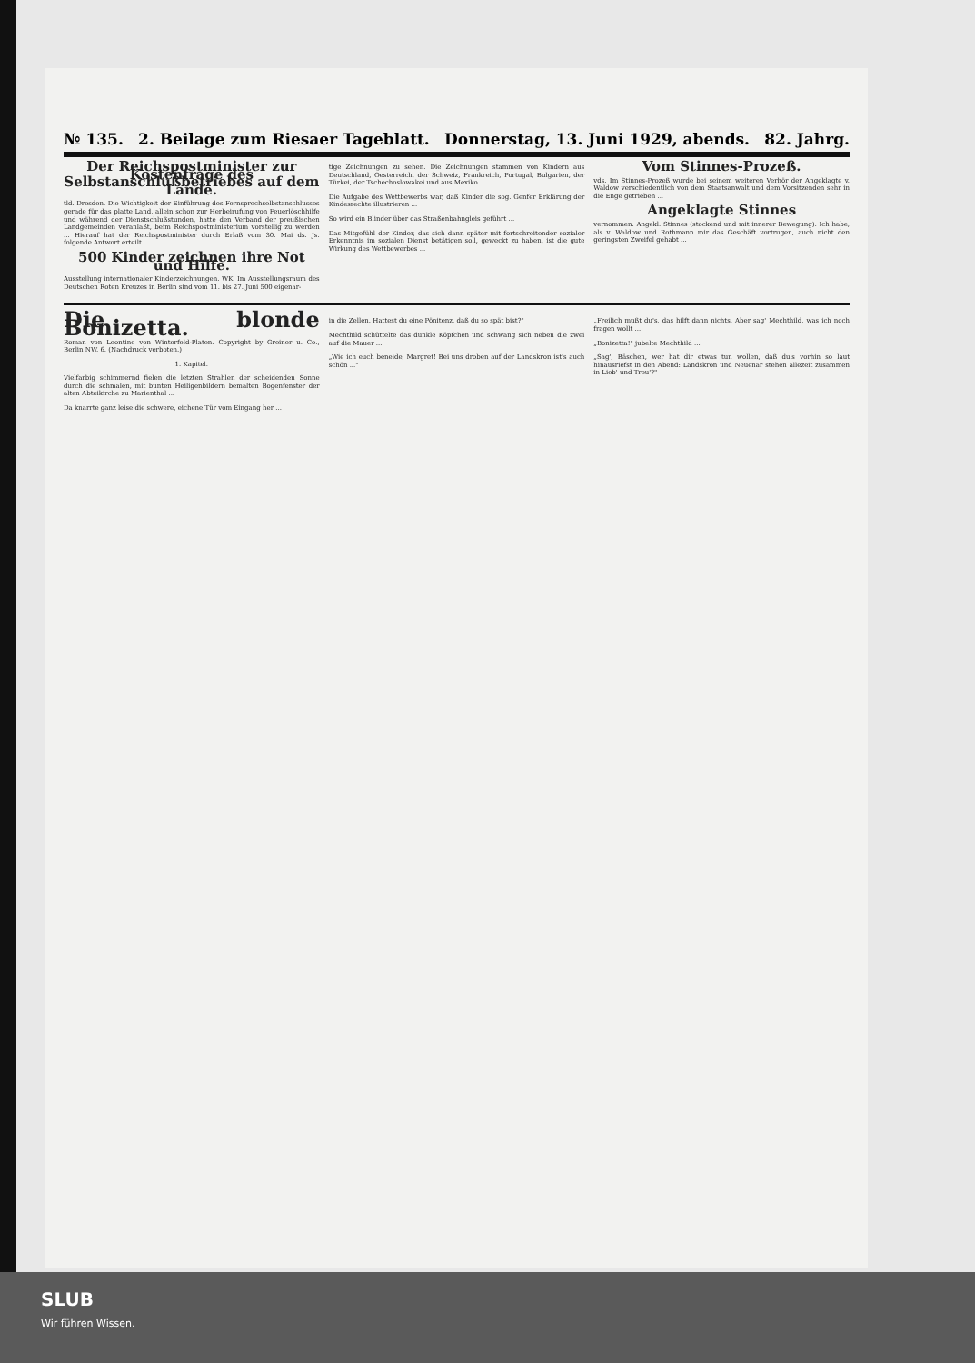№ 135. 2. Beilage zum Riesaer Tageblatt. Donnerstag, 13. Juni 1929, abends. 82. Jahrg.
Der Reichspostminister zur Kostenfrage des Selbstanschlußbetriebes auf dem Lande.
tld. Dresden. Die Wichtigkeit der Einführung des Fernsprechselbstanschlusses gerade für das platte Land, allein schon zur Herbeirufung von Feuerlöschhilfe und während der Dienstschlußstunden, hatte den Verband der preußischen Landgemeinden veranlaßt, beim Reichspostministerium vorstellig zu werden ... Hierauf hat der Reichspostminister durch Erlaß vom 30. Mai ds. Js. folgende Antwort erteilt ...
500 Kinder zeichnen ihre Not und Hilfe.
Ausstellung internationaler Kinderzeichnungen. WK. Im Ausstellungsraum des Deutschen Roten Kreuzes in Berlin sind vom 11. bis 27. Juni 500 eigenar-
tige Zeichnungen zu sehen. Die Zeichnungen stammen von Kindern aus Deutschland, Oesterreich, der Schweiz, Frankreich, Portugal, Bulgarien, der Türkei, der Tschechoslowakei und aus Mexiko ...
Die Aufgabe des Wettbewerbs war, daß Kinder die sog. Genfer Erklärung der Kindesrechte illustrieren ...
So wird ein Blinder über das Straßenbahngleis geführt ...
Das Mitgefühl der Kinder, das sich dann später mit fortschreitender sozialer Erkenntnis im sozialen Dienst betätigen soll, geweckt zu haben, ist die gute Wirkung des Wettbewerbes ...
Vom Stinnes-Prozeß.
vds. Im Stinnes-Prozeß wurde bei seinem weiteren Verhör der Angeklagte v. Waldow verschiedentlich von dem Staatsanwalt und dem Vorsitzenden sehr in die Enge getrieben ...
Angeklagte Stinnes
vernommen. Angekl. Stinnes (stockend und mit innerer Bewegung): Ich habe, als v. Waldow und Rothmann mir das Geschäft vortrugen, auch nicht den geringsten Zweifel gehabt ...
Die blonde Bonizetta.
Roman von Leontine von Winterfeld-Platen. Copyright by Greiner u. Co., Berlin NW. 6. (Nachdruck verboten.)
1. Kapitel.
Vielfarbig schimmernd fielen die letzten Strahlen der scheidenden Sonne durch die schmalen, mit bunten Heiligenbildern bemalten Bogenfenster der alten Abteikirche zu Marienthal ...
Da knarrte ganz leise die schwere, eichene Tür vom Eingang her ...
in die Zellen. Hattest du eine Pönitenz, daß du so spät bist?"
Mechthild schüttelte das dunkle Köpfchen und schwang sich neben die zwei auf die Mauer ...
„Wie ich euch beneide, Margret! Bei uns droben auf der Landskron ist's auch schön ..."
„Freilich mußt du's, das hilft dann nichts. Aber sag' Mechthild, was ich noch fragen wollt ...
„Bonizetta!" jubelte Mechthild ...
„Sag', Bäschen, wer hat dir etwas tun wollen, daß du's vorhin so laut hinausriefst in den Abend: Landskron und Neuenar stehen allezeit zusammen in Lieb' und Treu'?"
SLUB
Wir führen Wissen.